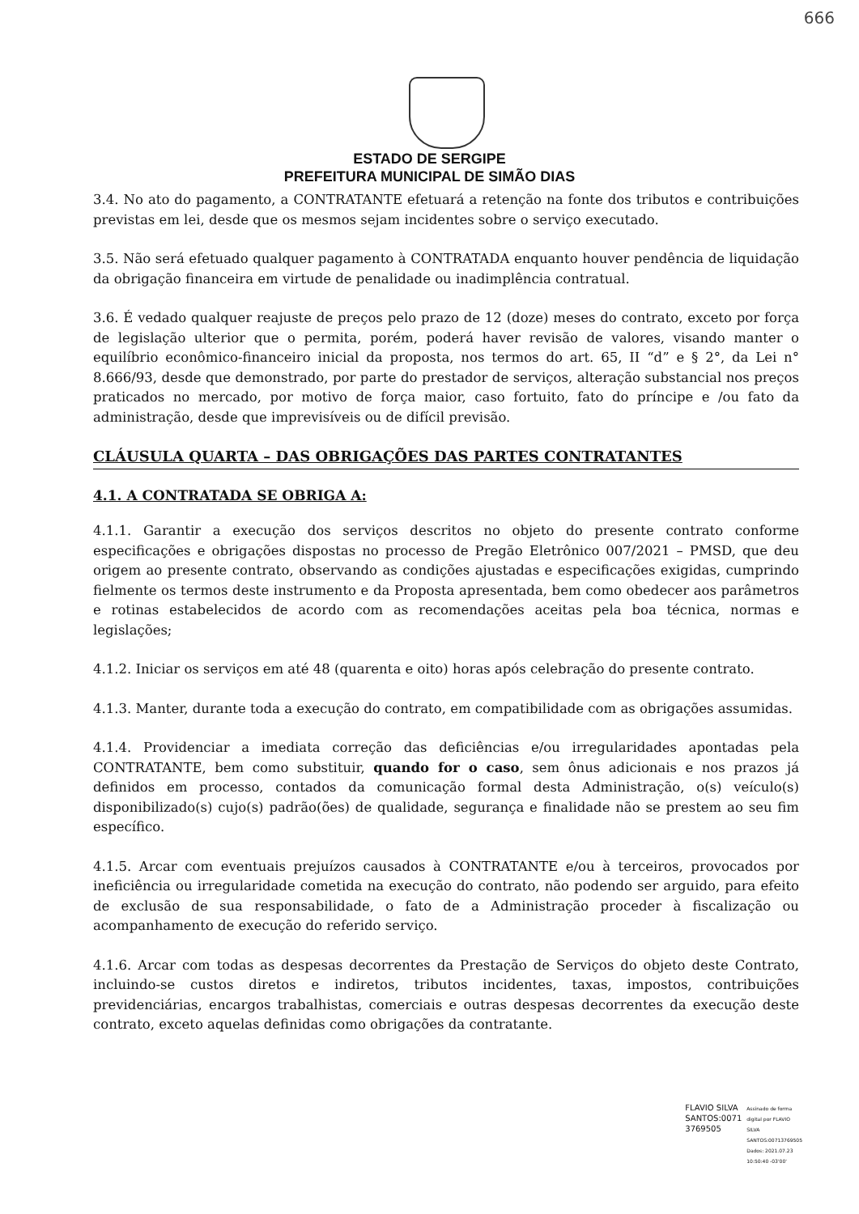666
ESTADO DE SERGIPE
PREFEITURA MUNICIPAL DE SIMÃO DIAS
3.4. No ato do pagamento, a CONTRATANTE efetuará a retenção na fonte dos tributos e contribuições previstas em lei, desde que os mesmos sejam incidentes sobre o serviço executado.
3.5. Não será efetuado qualquer pagamento à CONTRATADA enquanto houver pendência de liquidação da obrigação financeira em virtude de penalidade ou inadimplência contratual.
3.6. É vedado qualquer reajuste de preços pelo prazo de 12 (doze) meses do contrato, exceto por força de legislação ulterior que o permita, porém, poderá haver revisão de valores, visando manter o equilíbrio econômico-financeiro inicial da proposta, nos termos do art. 65, II “d” e § 2°, da Lei n° 8.666/93, desde que demonstrado, por parte do prestador de serviços, alteração substancial nos preços praticados no mercado, por motivo de força maior, caso fortuito, fato do príncipe e /ou fato da administração, desde que imprevisíveis ou de difícil previsão.
CLÁUSULA QUARTA – DAS OBRIGAÇÕES DAS PARTES CONTRATANTES
4.1. A CONTRATADA SE OBRIGA A:
4.1.1. Garantir a execução dos serviços descritos no objeto do presente contrato conforme especificações e obrigações dispostas no processo de Pregão Eletrônico 007/2021 – PMSD, que deu origem ao presente contrato, observando as condições ajustadas e especificações exigidas, cumprindo fielmente os termos deste instrumento e da Proposta apresentada, bem como obedecer aos parâmetros e rotinas estabelecidos de acordo com as recomendações aceitas pela boa técnica, normas e legislações;
4.1.2. Iniciar os serviços em até 48 (quarenta e oito) horas após celebração do presente contrato.
4.1.3. Manter, durante toda a execução do contrato, em compatibilidade com as obrigações assumidas.
4.1.4. Providenciar a imediata correção das deficiências e/ou irregularidades apontadas pela CONTRATANTE, bem como substituir, quando for o caso, sem ônus adicionais e nos prazos já definidos em processo, contados da comunicação formal desta Administração, o(s) veículo(s) disponibilizado(s) cujo(s) padrão(ões) de qualidade, segurança e finalidade não se prestem ao seu fim específico.
4.1.5. Arcar com eventuais prejuízos causados à CONTRATANTE e/ou à terceiros, provocados por ineficiência ou irregularidade cometida na execução do contrato, não podendo ser arguido, para efeito de exclusão de sua responsabilidade, o fato de a Administração proceder à fiscalização ou acompanhamento de execução do referido serviço.
4.1.6. Arcar com todas as despesas decorrentes da Prestação de Serviços do objeto deste Contrato, incluindo-se custos diretos e indiretos, tributos incidentes, taxas, impostos, contribuições previdenciárias, encargos trabalhistas, comerciais e outras despesas decorrentes da execução deste contrato, exceto aquelas definidas como obrigações da contratante.
FLAVIO SILVA
SANTOS:0071
3769505
Assinado de forma
digital por FLAVIO
SILVA
SANTOS:00713769505
Dados: 2021.07.23
10:50:40 -03'00'